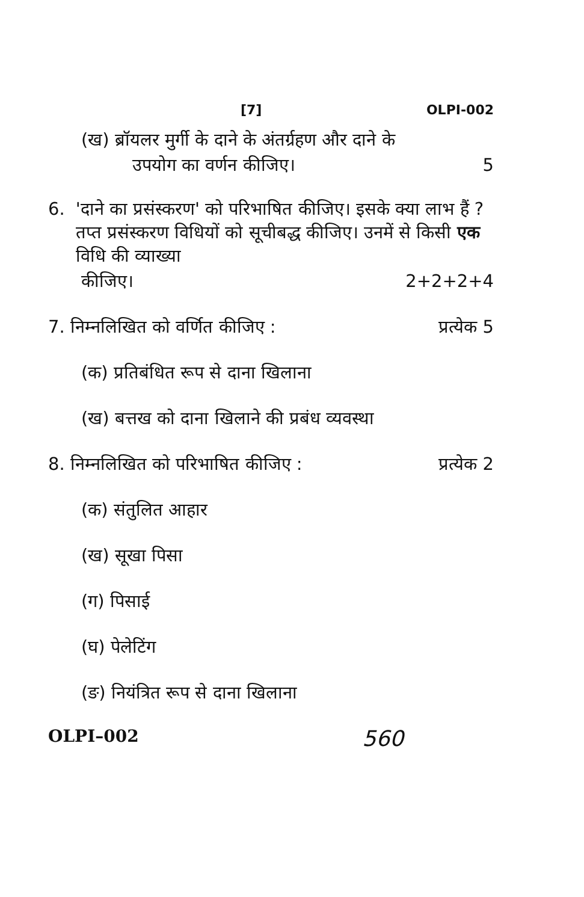[7] OLPI-002
(ख) ब्रॉयलर मुर्गी के दाने के अंतर्ग्रहण और दाने के
उपयोग का वर्णन कीजिए। 5
6. 'दाने का प्रसंस्करण' को परिभाषित कीजिए। इसके क्या लाभ हैं ? तप्त प्रसंस्करण विधियों को सूचीबद्ध कीजिए। उनमें से किसी एक विधि की व्याख्या
कीजिए। 2+2+2+4
7. निम्नलिखित को वर्णित कीजिए : प्रत्येक 5
(क) प्रतिबंधित रूप से दाना खिलाना
(ख) बत्तख को दाना खिलाने की प्रबंध व्यवस्था
8. निम्नलिखित को परिभाषित कीजिए : प्रत्येक 2
(क) संतुलित आहार
(ख) सूखा पिसा
(ग) पिसाई
(घ) पेलेटिंग
(ङ) नियंत्रित रूप से दाना खिलाना
OLPI–002 560